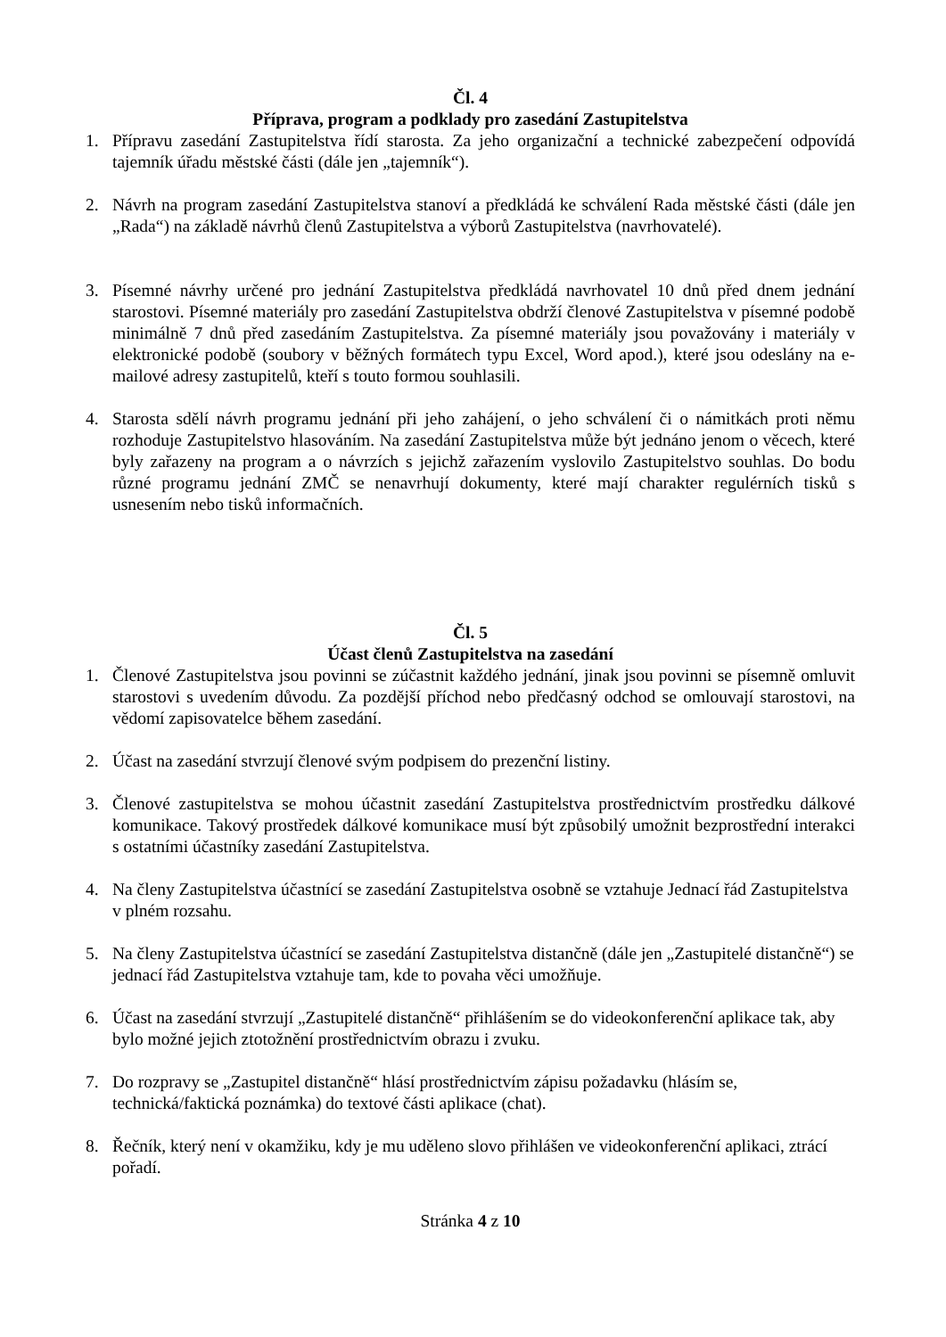Čl. 4
Příprava, program a podklady pro zasedání Zastupitelstva
1. Přípravu zasedání Zastupitelstva řídí starosta. Za jeho organizační a technické zabezpečení odpovídá tajemník úřadu městské části (dále jen „tajemník“).
2. Návrh na program zasedání Zastupitelstva stanoví a předkládá ke schválení Rada městské části (dále jen „Rada“) na základě návrhů členů Zastupitelstva a výborů Zastupitelstva (navrhovatelé).
3. Písemné návrhy určené pro jednání Zastupitelstva předkládá navrhovatel 10 dnů před dnem jednání starostovi. Písemné materiály pro zasedání Zastupitelstva obdrží členové Zastupitelstva v písemné podobě minimálně 7 dnů před zasedáním Zastupitelstva. Za písemné materiály jsou považovány i materiály v elektronické podobě (soubory v běžných formátech typu Excel, Word apod.), které jsou odeslány na e-mailové adresy zastupitelů, kteří s touto formou souhlasili.
4. Starosta sdělí návrh programu jednání při jeho zahájení, o jeho schválení či o námitkách proti němu rozhoduje Zastupitelstvo hlasováním. Na zasedání Zastupitelstva může být jednáno jenom o věcech, které byly zařazeny na program a o návrzích s jejichž zařazením vyslovilo Zastupitelstvo souhlas. Do bodu různé programu jednání ZMČ se nenavrhují dokumenty, které mají charakter regulérních tisků s usnesením nebo tisků informačních.
Čl. 5
Účast členů Zastupitelstva na zasedání
1. Členové Zastupitelstva jsou povinni se zúčastnit každého jednání, jinak jsou povinni se písemně omluvit starostovi s uvedením důvodu. Za pozdější příchod nebo předčasný odchod se omlouvají starostovi, na vědomí zapisovatelce během zasedání.
2. Účast na zasedání stvrzují členové svým podpisem do prezenční listiny.
3. Členové zastupitelstva se mohou účastnit zasedání Zastupitelstva prostřednictvím prostředku dálkové komunikace. Takový prostředek dálkové komunikace musí být způsobilý umožnit bezprostřední interakci s ostatními účastníky zasedání Zastupitelstva.
4. Na členy Zastupitelstva účastnící se zasedání Zastupitelstva osobně se vztahuje Jednací řád Zastupitelstva v plném rozsahu.
5. Na členy Zastupitelstva účastnící se zasedání Zastupitelstva distančně (dále jen „Zastupitelé distančně“) se jednací řád Zastupitelstva vztahuje tam, kde to povaha věci umožňuje.
6. Účast na zasedání stvrzují „Zastupitelé distančně“ přihlášením se do videokonferenční aplikace tak, aby bylo možné jejich ztotožnění prostřednictvím obrazu i zvuku.
7. Do rozpravy se „Zastupitel distančně“ hlásí prostřednictvím zápisu požadavku (hlásím se, technická/faktická poznámka) do textové části aplikace (chat).
8. Řečník, který není v okamžiku, kdy je mu uděleno slovo přihlášen ve videokonferenční aplikaci, ztrácí pořadí.
Stránka 4 z 10